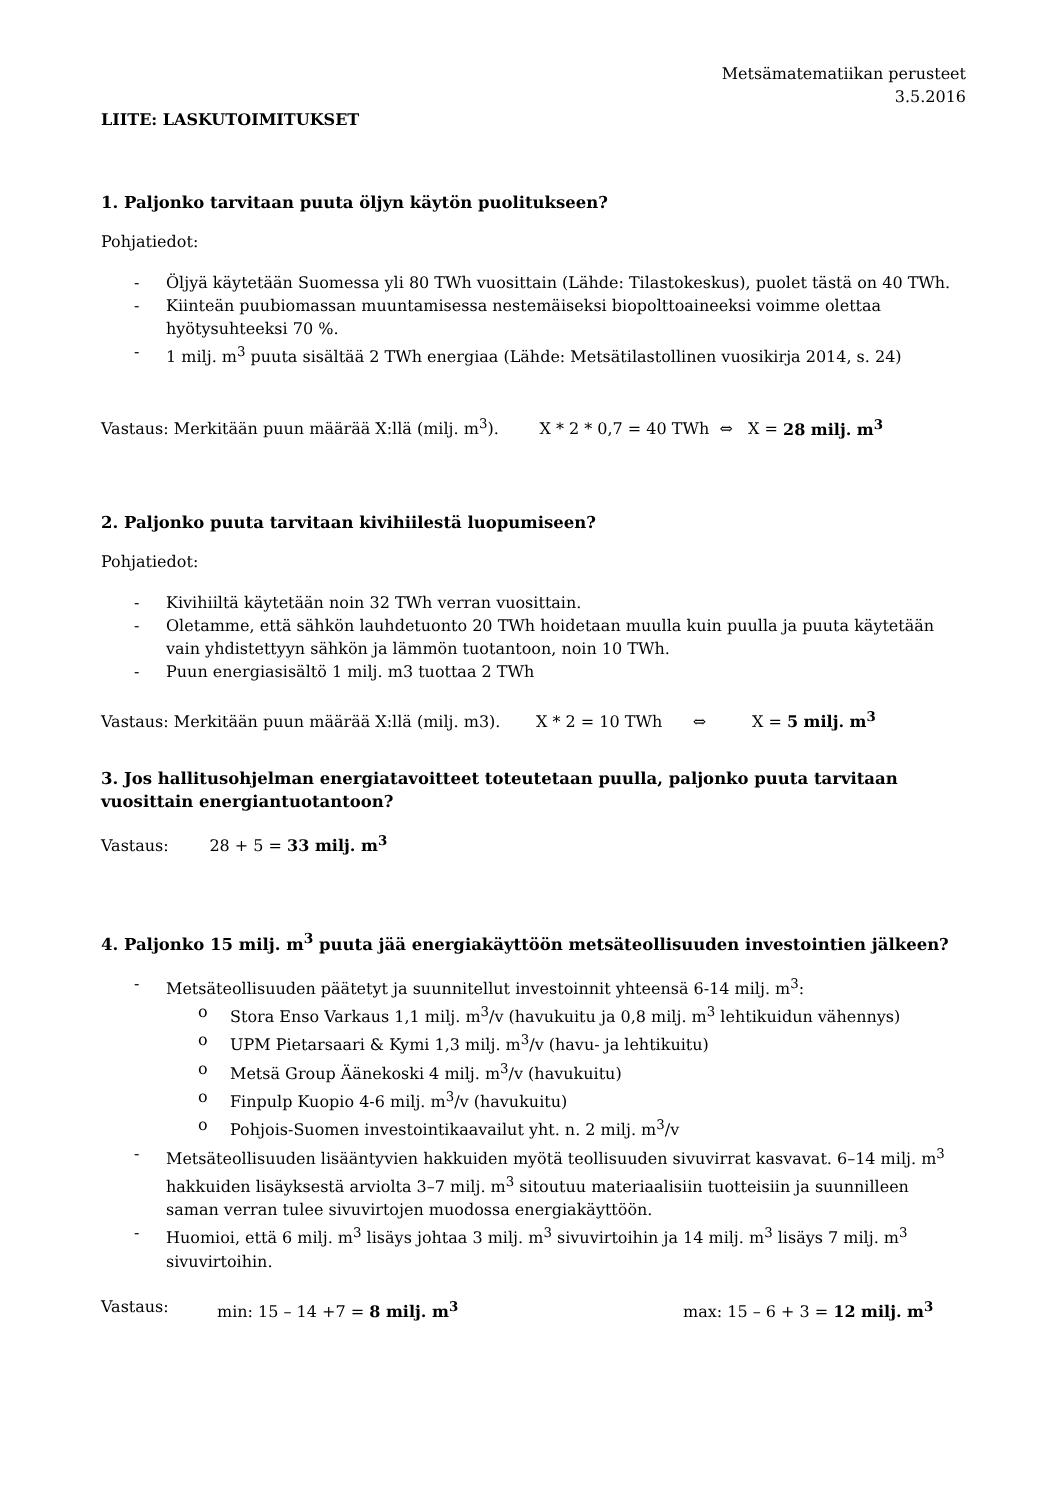Metsämatematiikan perusteet
3.5.2016
LIITE: LASKUTOIMITUKSET
1. Paljonko tarvitaan puuta öljyn käytön puolitukseen?
Pohjatiedot:
- Öljyä käytetään Suomessa yli 80 TWh vuosittain (Lähde: Tilastokeskus), puolet tästä on 40 TWh.
- Kiinteän puubiomassan muuntamisessa nestemäiseksi biopolttoaineeksi voimme olettaa hyötysuhteeksi 70 %.
- 1 milj. m<sup>3</sup> puuta sisältää 2 TWh energiaa (Lähde: Metsätilastollinen vuosikirja 2014, s. 24)
Vastaus: Merkitään puun määrää X:llä (milj. m<sup>3</sup>). X * 2 * 0,7 = 40 TWh ⇔ X = 28 milj. m<sup>3</sup>
2. Paljonko puuta tarvitaan kivihiilestä luopumiseen?
Pohjatiedot:
- Kivihiiltä käytetään noin 32 TWh verran vuosittain.
- Oletamme, että sähkön lauhdetuonto 20 TWh hoidetaan muulla kuin puulla ja puuta käytetään vain yhdistettyyn sähkön ja lämmön tuotantoon, noin 10 TWh.
- Puun energiasisältö 1 milj. m3 tuottaa 2 TWh
Vastaus: Merkitään puun määrää X:llä (milj. m3). X * 2 = 10 TWh ⇔ X = 5 milj. m<sup>3</sup>
3. Jos hallitusohjelman energiatavoitteet toteutetaan puulla, paljonko puuta tarvitaan vuosittain energiantuotantoon?
Vastaus: 28 + 5 = 33 milj. m<sup>3</sup>
4. Paljonko 15 milj. m<sup>3</sup> puuta jää energiakäyttöön metsäteollisuuden investointien jälkeen?
- Metsäteollisuuden päätetyt ja suunnitellut investoinnit yhteensä 6-14 milj. m<sup>3</sup>:
o Stora Enso Varkaus 1,1 milj. m<sup>3</sup>/v (havukuitu ja 0,8 milj. m<sup>3</sup> lehtikuidun vähennys)
o UPM Pietarsaari & Kymi 1,3 milj. m<sup>3</sup>/v (havu- ja lehtikuitu)
o Metsä Group Äänekoski 4 milj. m<sup>3</sup>/v (havukuitu)
o Finpulp Kuopio 4-6 milj. m<sup>3</sup>/v (havukuitu)
o Pohjois-Suomen investointikaavailut yht. n. 2 milj. m<sup>3</sup>/v
- Metsäteollisuuden lisääntyvien hakkuiden myötä teollisuuden sivuvirrat kasvavat. 6–14 milj. m<sup>3</sup> hakkuiden lisäyksestä arviolta 3–7 milj. m<sup>3</sup> sitoutuu materiaalisiin tuotteisiin ja suunnilleen saman verran tulee sivuvirtojen muodossa energiakäyttöön.
- Huomioi, että 6 milj. m<sup>3</sup> lisäys johtaa 3 milj. m<sup>3</sup> sivuvirtoihin ja 14 milj. m<sup>3</sup> lisäys 7 milj. m<sup>3</sup> sivuvirtoihin.
Vastaus: min: 15 – 14 +7 = 8 milj. m<sup>3</sup> max: 15 – 6 + 3 = 12 milj. m<sup>3</sup>